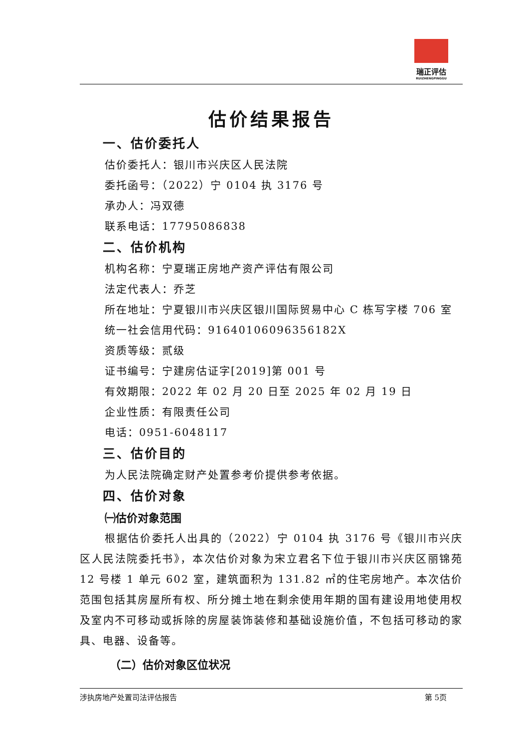瑞正评估
RUIZHENGPINGGU
估价结果报告
一、估价委托人
估价委托人：银川市兴庆区人民法院
委托函号：（2022）宁 0104 执 3176 号
承办人：冯双德
联系电话：17795086838
二、估价机构
机构名称：宁夏瑞正房地产资产评估有限公司
法定代表人：乔芝
所在地址：宁夏银川市兴庆区银川国际贸易中心 C 栋写字楼 706 室
统一社会信用代码：91640106096356182X
资质等级：贰级
证书编号：宁建房估证字[2019]第 001 号
有效期限：2022 年 02 月 20 日至 2025 年 02 月 19 日
企业性质：有限责任公司
电话：0951-6048117
三、估价目的
为人民法院确定财产处置参考价提供参考依据。
四、估价对象
㈠估价对象范围
根据估价委托人出具的（2022）宁 0104 执 3176 号《银川市兴庆区人民法院委托书》，本次估价对象为宋立君名下位于银川市兴庆区丽锦苑 12 号楼 1 单元 602 室，建筑面积为 131.82 ㎡的住宅房地产。本次估价范围包括其房屋所有权、所分摊土地在剩余使用年期的国有建设用地使用权及室内不可移动或拆除的房屋装饰装修和基础设施价值，不包括可移动的家具、电器、设备等。
（二）估价对象区位状况
涉执房地产处置司法评估报告 第 5页